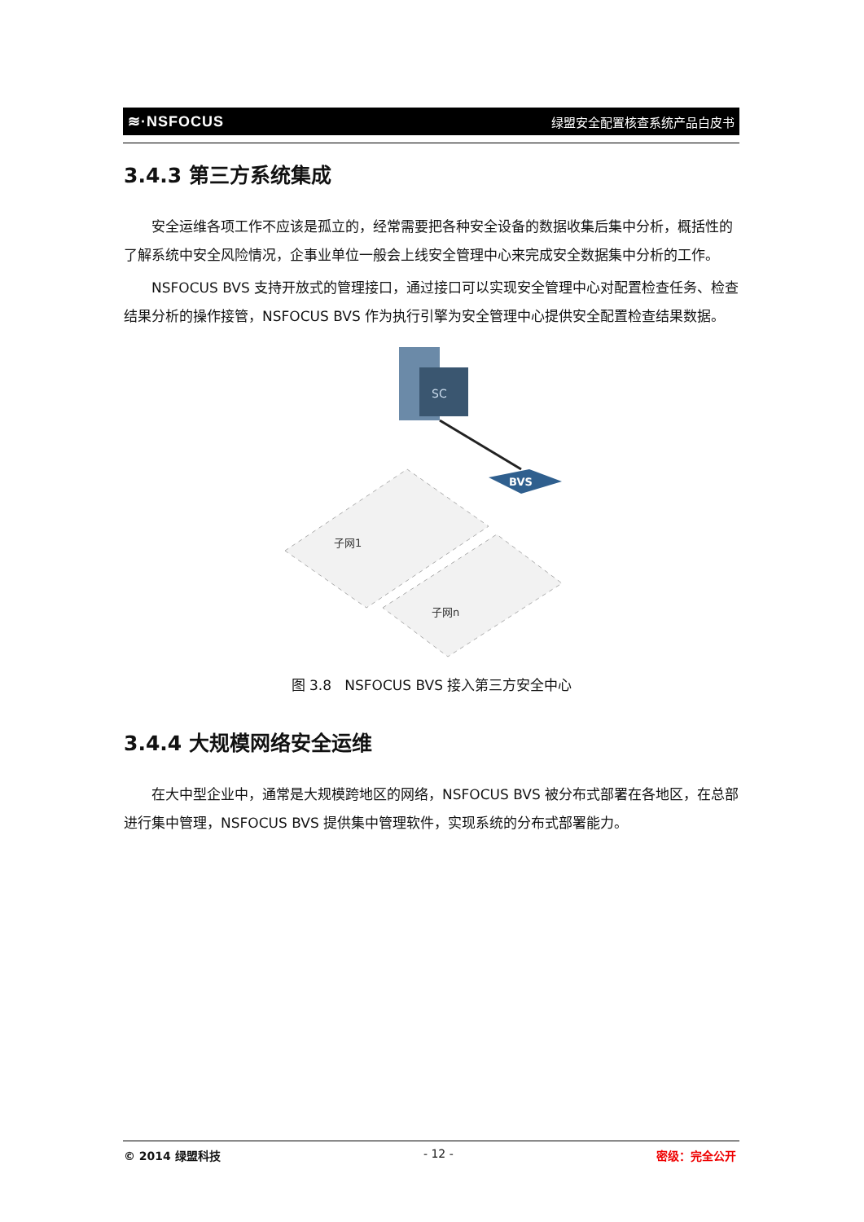≋·NSFOCUS 绿盟安全配置核查系统产品白皮书
3.4.3 第三方系统集成
安全运维各项工作不应该是孤立的，经常需要把各种安全设备的数据收集后集中分析，概括性的了解系统中安全风险情况，企事业单位一般会上线安全管理中心来完成安全数据集中分析的工作。
NSFOCUS BVS 支持开放式的管理接口，通过接口可以实现安全管理中心对配置检查任务、检查结果分析的操作接管，NSFOCUS BVS 作为执行引擎为安全管理中心提供安全配置检查结果数据。
SC
BVS
子网1
子网n
图 3.8 NSFOCUS BVS 接入第三方安全中心
3.4.4 大规模网络安全运维
在大中型企业中，通常是大规模跨地区的网络，NSFOCUS BVS 被分布式部署在各地区，在总部进行集中管理，NSFOCUS BVS 提供集中管理软件，实现系统的分布式部署能力。
© 2014 绿盟科技 - 12 - 密级：完全公开